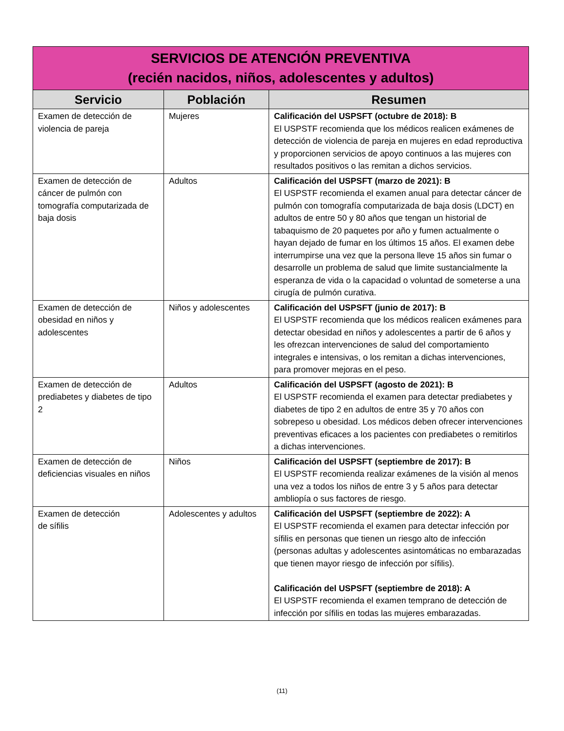| SERVICIOS DE ATENCIÓN PREVENTIVA (recién nacidos, niños, adolescentes y adultos) | | |
| Servicio | Población | Resumen |
| Examen de detección de violencia de pareja | Mujeres | Calificación del USPSFT (octubre de 2018): B El USPSTF recomienda que los médicos realicen exámenes de detección de violencia de pareja en mujeres en edad reproductiva y proporcionen servicios de apoyo continuos a las mujeres con resultados positivos o las remitan a dichos servicios. |
| Examen de detección de cáncer de pulmón con tomografía computarizada de baja dosis | Adultos | Calificación del USPSFT (marzo de 2021): B El USPSTF recomienda el examen anual para detectar cáncer de pulmón con tomografía computarizada de baja dosis (LDCT) en adultos de entre 50 y 80 años que tengan un historial de tabaquismo de 20 paquetes por año y fumen actualmente o hayan dejado de fumar en los últimos 15 años. El examen debe interrumpirse una vez que la persona lleve 15 años sin fumar o desarrolle un problema de salud que limite sustancialmente la esperanza de vida o la capacidad o voluntad de someterse a una cirugía de pulmón curativa. |
| Examen de detección de obesidad en niños y adolescentes | Niños y adolescentes | Calificación del USPSFT (junio de 2017): B El USPSTF recomienda que los médicos realicen exámenes para detectar obesidad en niños y adolescentes a partir de 6 años y les ofrezcan intervenciones de salud del comportamiento integrales e intensivas, o los remitan a dichas intervenciones, para promover mejoras en el peso. |
| Examen de detección de prediabetes y diabetes de tipo 2 | Adultos | Calificación del USPSFT (agosto de 2021): B El USPSTF recomienda el examen para detectar prediabetes y diabetes de tipo 2 en adultos de entre 35 y 70 años con sobrepeso u obesidad. Los médicos deben ofrecer intervenciones preventivas eficaces a los pacientes con prediabetes o remitirlos a dichas intervenciones. |
| Examen de detección de deficiencias visuales en niños | Niños | Calificación del USPSFT (septiembre de 2017): B El USPSTF recomienda realizar exámenes de la visión al menos una vez a todos los niños de entre 3 y 5 años para detectar ambliopía o sus factores de riesgo. |
| Examen de detección de sífilis | Adolescentes y adultos | Calificación del USPSFT (septiembre de 2022): A El USPSTF recomienda el examen para detectar infección por sífilis en personas que tienen un riesgo alto de infección (personas adultas y adolescentes asintomáticas no embarazadas que tienen mayor riesgo de infección por sífilis). Calificación del USPSFT (septiembre de 2018): A El USPSTF recomienda el examen temprano de detección de infección por sífilis en todas las mujeres embarazadas. |
(11)